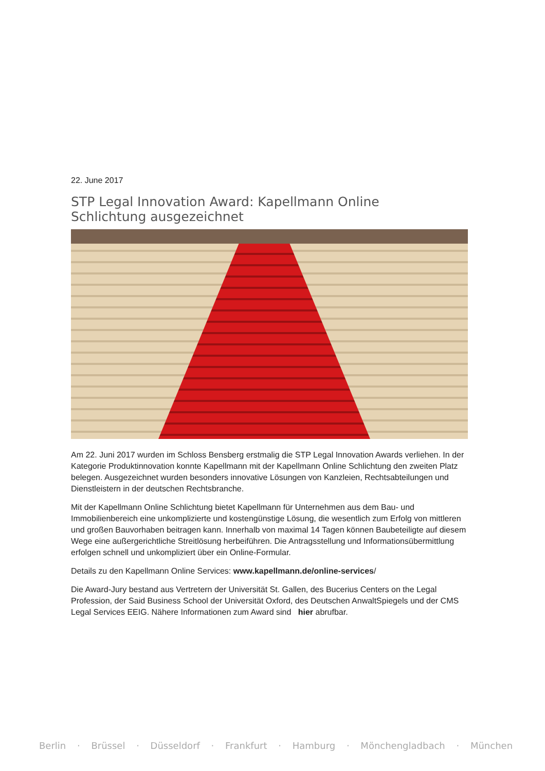22. June 2017
STP Legal Innovation Award: Kapellmann Online
Schlichtung ausgezeichnet
Am 22. Juni 2017 wurden im Schloss Bensberg erstmalig die STP Legal Innovation Awards verliehen. In der Kategorie Produktinnovation konnte Kapellmann mit der Kapellmann Online Schlichtung den zweiten Platz belegen. Ausgezeichnet wurden besonders innovative Lösungen von Kanzleien, Rechtsabteilungen und Dienstleistern in der deutschen Rechtsbranche.
Mit der Kapellmann Online Schlichtung bietet Kapellmann für Unternehmen aus dem Bau- und Immobilienbereich eine unkomplizierte und kostengünstige Lösung, die wesentlich zum Erfolg von mittleren und großen Bauvorhaben beitragen kann. Innerhalb von maximal 14 Tagen können Baubeteiligte auf diesem Wege eine außergerichtliche Streitlösung herbeiführen. Die Antragsstellung und Informationsübermittlung erfolgen schnell und unkompliziert über ein Online-Formular.
Details zu den Kapellmann Online Services: www.kapellmann.de/online-services/
Die Award-Jury bestand aus Vertretern der Universität St. Gallen, des Bucerius Centers on the Legal Profession, der Said Business School der Universität Oxford, des Deutschen AnwaltSpiegels und der CMS Legal Services EEIG. Nähere Informationen zum Award sind hier abrufbar.
Berlin · Brüssel · Düsseldorf · Frankfurt · Hamburg · Mönchengladbach · München